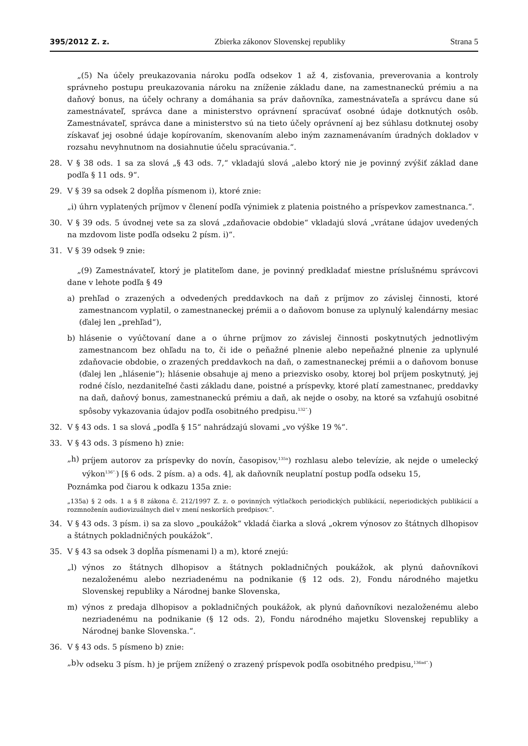395/2012 Z. z. Zbierka zákonov Slovenskej republiky Strana 5
„(5) Na účely preukazovania nároku podľa odsekov 1 až 4, zisťovania, preverovania a kontroly správneho postupu preukazovania nároku na zníženie základu dane, na zamestnaneckú prémiu a na daňový bonus, na účely ochrany a domáhania sa práv daňovníka, zamestnávateľa a správcu dane sú zamestnávateľ, správca dane a ministerstvo oprávnení spracúvať osobné údaje dotknutých osôb. Zamestnávateľ, správca dane a ministerstvo sú na tieto účely oprávnení aj bez súhlasu dotknutej osoby získavať jej osobné údaje kopírovaním, skenovaním alebo iným zaznamenávaním úradných dokladov v rozsahu nevyhnutnom na dosiahnutie účelu spracúvania.“.
28. V § 38 ods. 1 sa za slová „§ 43 ods. 7,“ vkladajú slová „alebo ktorý nie je povinný zvýšiť základ dane podľa § 11 ods. 9“.
29. V § 39 sa odsek 2 dopĺňa písmenom i), ktoré znie:
„i) úhrn vyplatených príjmov v členení podľa výnimiek z platenia poistného a príspevkov zamestnanca.“.
30. V § 39 ods. 5 úvodnej vete sa za slová „zdaňovacie obdobie“ vkladajú slová „vrátane údajov uvedených na mzdovom liste podľa odseku 2 písm. i)“.
31. V § 39 odsek 9 znie:
„(9) Zamestnávateľ, ktorý je platiteľom dane, je povinný predkladať miestne príslušnému správcovi dane v lehote podľa § 49
a) prehľad o zrazených a odvedených preddavkoch na daň z príjmov zo závislej činnosti, ktoré zamestnancom vyplatil, o zamestnaneckej prémii a o daňovom bonuse za uplynulý kalendárny mesiac (ďalej len „prehľad“),
b) hlásenie o vyúčtovaní dane a o úhrne príjmov zo závislej činnosti poskytnutých jednotlivým zamestnancom bez ohľadu na to, či ide o peňažné plnenie alebo nepeňažné plnenie za uplynulé zdaňovacie obdobie, o zrazených preddavkoch na daň, o zamestnaneckej prémii a o daňovom bonuse (ďalej len „hlásenie“); hlásenie obsahuje aj meno a priezvisko osoby, ktorej bol príjem poskytnutý, jej rodné číslo, nezdaniteľné časti základu dane, poistné a príspevky, ktoré platí zamestnanec, preddavky na daň, daňový bonus, zamestnaneckú prémiu a daň, ak nejde o osoby, na ktoré sa vzťahujú osobitné spôsoby vykazovania údajov podľa osobitného predpisu.<sup>132“.</sup>)
32. V § 43 ods. 1 sa slová „podľa § 15“ nahrádzajú slovami „vo výške 19 %“.
33. V § 43 ods. 3 písmeno h) znie:
„h) príjem autorov za príspevky do novín, časopisov,<sup>135a</sup>) rozhlasu alebo televízie, ak nejde o umelecký výkon<sup>136“.</sup>) [§ 6 ods. 2 písm. a) a ods. 4], ak daňovník neuplatní postup podľa odseku 15,
Poznámka pod čiarou k odkazu 135a znie:
„135a) § 2 ods. 1 a § 8 zákona č. 212/1997 Z. z. o povinných výtlačkoch periodických publikácií, neperiodických publikácií a rozmnoženín audiovizuálnych diel v znení neskorších predpisov.“.
34. V § 43 ods. 3 písm. i) sa za slovo „poukážok“ vkladá čiarka a slová „okrem výnosov zo štátnych dlhopisov a štátnych pokladničných poukážok“.
35. V § 43 sa odsek 3 dopĺňa písmenami l) a m), ktoré znejú:
„l) výnos zo štátnych dlhopisov a štátnych pokladničných poukážok, ak plynú daňovníkovi nezaloženému alebo nezriadenému na podnikanie (§ 12 ods. 2), Fondu národného majetku Slovenskej republiky a Národnej banke Slovenska,
m) výnos z predaja dlhopisov a pokladničných poukážok, ak plynú daňovníkovi nezaloženému alebo nezriadenému na podnikanie (§ 12 ods. 2), Fondu národného majetku Slovenskej republiky a Národnej banke Slovenska.“.
36. V § 43 ods. 5 písmeno b) znie:
„b) v odseku 3 písm. h) je príjem znížený o zrazený príspevok podľa osobitného predpisu,<sup>136ad“.</sup>)